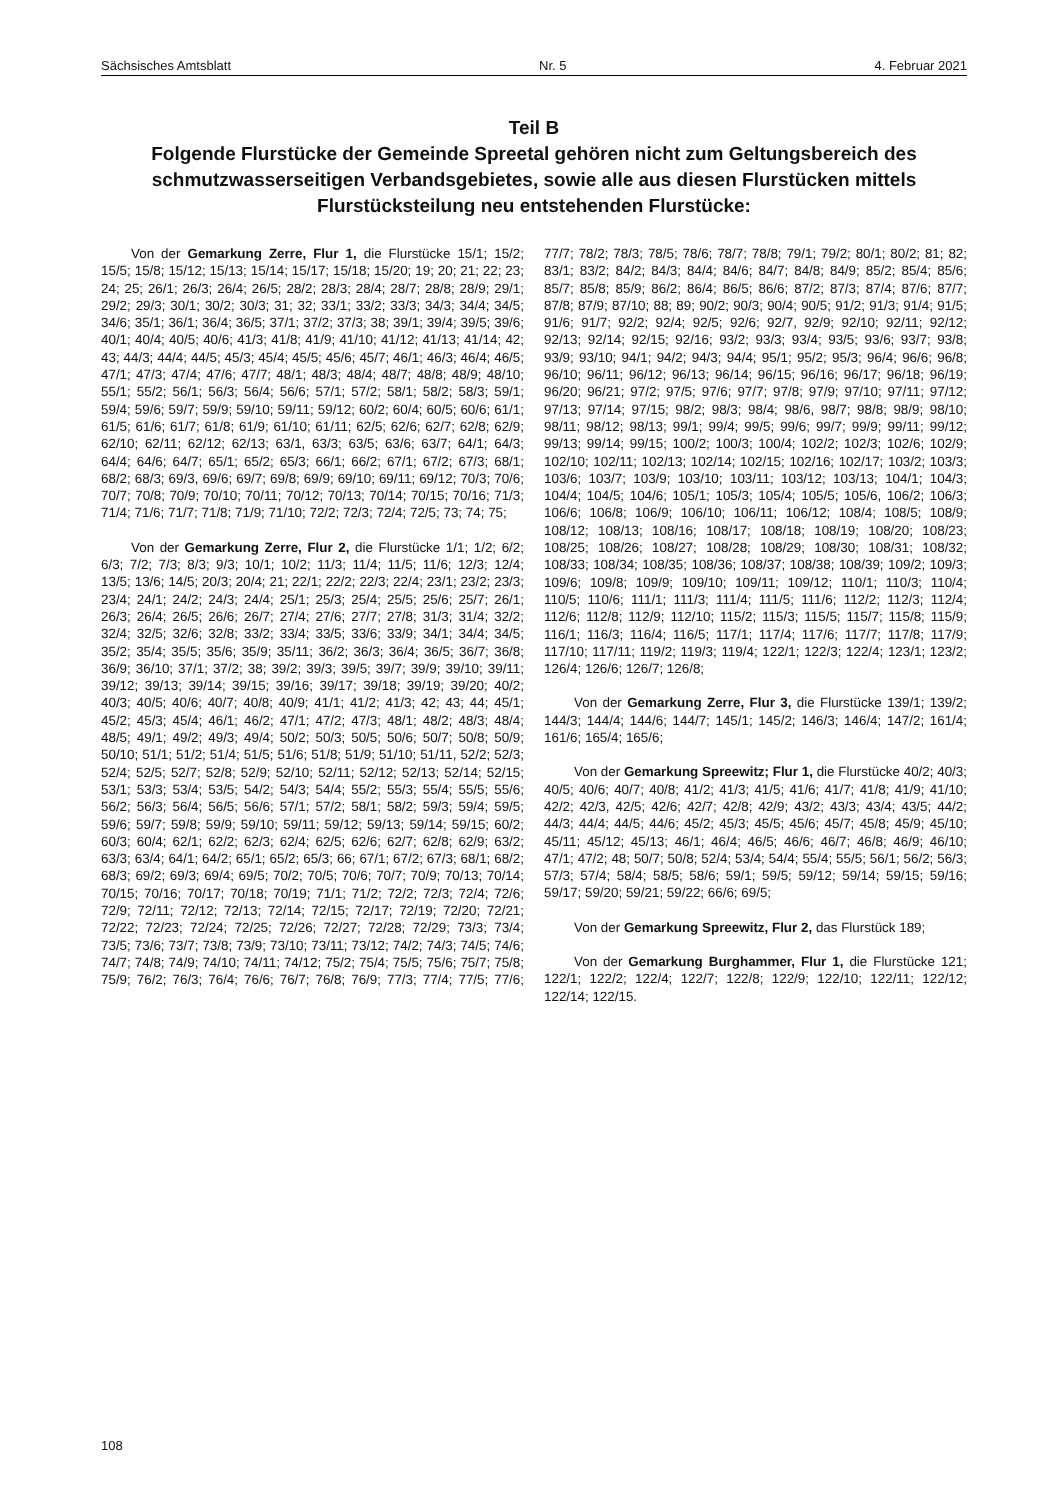Sächsisches Amtsblatt Nr. 5 4. Februar 2021
Teil B
Folgende Flurstücke der Gemeinde Spreetal gehören nicht zum Geltungsbereich des schmutzwasserseitigen Verbandsgebietes, sowie alle aus diesen Flurstücken mittels Flurstücksteilung neu entstehenden Flurstücke:
Von der Gemarkung Zerre, Flur 1, die Flurstücke 15/1; 15/2; 15/5; 15/8; 15/12; 15/13; 15/14; 15/17; 15/18; 15/20; 19; 20; 21; 22; 23; 24; 25; 26/1; 26/3; 26/4; 26/5; 28/2; 28/3; 28/4; 28/7; 28/8; 28/9; 29/1; 29/2; 29/3; 30/1; 30/2; 30/3; 31; 32; 33/1; 33/2; 33/3; 34/3; 34/4; 34/5; 34/6; 35/1; 36/1; 36/4; 36/5; 37/1; 37/2; 37/3; 38; 39/1; 39/4; 39/5; 39/6; 40/1; 40/4; 40/5; 40/6; 41/3; 41/8; 41/9; 41/10; 41/12; 41/13; 41/14; 42; 43; 44/3; 44/4; 44/5; 45/3; 45/4; 45/5; 45/6; 45/7; 46/1; 46/3; 46/4; 46/5; 47/1; 47/3; 47/4; 47/6; 47/7; 48/1; 48/3; 48/4; 48/7; 48/8; 48/9; 48/10; 55/1; 55/2; 56/1; 56/3; 56/4; 56/6; 57/1; 57/2; 58/1; 58/2; 58/3; 59/1; 59/4; 59/6; 59/7; 59/9; 59/10; 59/11; 59/12; 60/2; 60/4; 60/5; 60/6; 61/1; 61/5; 61/6; 61/7; 61/8; 61/9; 61/10; 61/11; 62/5; 62/6; 62/7; 62/8; 62/9; 62/10; 62/11; 62/12; 62/13; 63/1, 63/3; 63/5; 63/6; 63/7; 64/1; 64/3; 64/4; 64/6; 64/7; 65/1; 65/2; 65/3; 66/1; 66/2; 67/1; 67/2; 67/3; 68/1; 68/2; 68/3; 69/3, 69/6; 69/7; 69/8; 69/9; 69/10; 69/11; 69/12; 70/3; 70/6; 70/7; 70/8; 70/9; 70/10; 70/11; 70/12; 70/13; 70/14; 70/15; 70/16; 71/3; 71/4; 71/6; 71/7; 71/8; 71/9; 71/10; 72/2; 72/3; 72/4; 72/5; 73; 74; 75;
Von der Gemarkung Zerre, Flur 2, die Flurstücke 1/1; 1/2; 6/2; 6/3; 7/2; 7/3; 8/3; 9/3; 10/1; 10/2; 11/3; 11/4; 11/5; 11/6; 12/3; 12/4; 13/5; 13/6; 14/5; 20/3; 20/4; 21; 22/1; 22/2; 22/3; 22/4; 23/1; 23/2; 23/3; 23/4; 24/1; 24/2; 24/3; 24/4; 25/1; 25/3; 25/4; 25/5; 25/6; 25/7; 26/1; 26/3; 26/4; 26/5; 26/6; 26/7; 27/4; 27/6; 27/7; 27/8; 31/3; 31/4; 32/2; 32/4; 32/5; 32/6; 32/8; 33/2; 33/4; 33/5; 33/6; 33/9; 34/1; 34/4; 34/5; 35/2; 35/4; 35/5; 35/6; 35/9; 35/11; 36/2; 36/3; 36/4; 36/5; 36/7; 36/8; 36/9; 36/10; 37/1; 37/2; 38; 39/2; 39/3; 39/5; 39/7; 39/9; 39/10; 39/11; 39/12; 39/13; 39/14; 39/15; 39/16; 39/17; 39/18; 39/19; 39/20; 40/2; 40/3; 40/5; 40/6; 40/7; 40/8; 40/9; 41/1; 41/2; 41/3; 42; 43; 44; 45/1; 45/2; 45/3; 45/4; 46/1; 46/2; 47/1; 47/2; 47/3; 48/1; 48/2; 48/3; 48/4; 48/5; 49/1; 49/2; 49/3; 49/4; 50/2; 50/3; 50/5; 50/6; 50/7; 50/8; 50/9; 50/10; 51/1; 51/2; 51/4; 51/5; 51/6; 51/8; 51/9; 51/10; 51/11, 52/2; 52/3; 52/4; 52/5; 52/7; 52/8; 52/9; 52/10; 52/11; 52/12; 52/13; 52/14; 52/15; 53/1; 53/3; 53/4; 53/5; 54/2; 54/3; 54/4; 55/2; 55/3; 55/4; 55/5; 55/6; 56/2; 56/3; 56/4; 56/5; 56/6; 57/1; 57/2; 58/1; 58/2; 59/3; 59/4; 59/5; 59/6; 59/7; 59/8; 59/9; 59/10; 59/11; 59/12; 59/13; 59/14; 59/15; 60/2; 60/3; 60/4; 62/1; 62/2; 62/3; 62/4; 62/5; 62/6; 62/7; 62/8; 62/9; 63/2; 63/3; 63/4; 64/1; 64/2; 65/1; 65/2; 65/3; 66; 67/1; 67/2; 67/3; 68/1; 68/2; 68/3; 69/2; 69/3; 69/4; 69/5; 70/2; 70/5; 70/6; 70/7; 70/9; 70/13; 70/14; 70/15; 70/16; 70/17; 70/18; 70/19; 71/1; 71/2; 72/2; 72/3; 72/4; 72/6; 72/9; 72/11; 72/12; 72/13; 72/14; 72/15; 72/17; 72/19; 72/20; 72/21; 72/22; 72/23; 72/24; 72/25; 72/26; 72/27; 72/28; 72/29; 73/3; 73/4; 73/5; 73/6; 73/7; 73/8; 73/9; 73/10; 73/11; 73/12; 74/2; 74/3; 74/5; 74/6; 74/7; 74/8; 74/9; 74/10; 74/11; 74/12; 75/2; 75/4; 75/5; 75/6; 75/7; 75/8; 75/9; 76/2; 76/3; 76/4; 76/6; 76/7; 76/8; 76/9; 77/3; 77/4; 77/5; 77/6; 77/7; 78/2; 78/3; 78/5; 78/6; 78/7; 78/8; 79/1; 79/2; 80/1; 80/2; 81; 82; 83/1; 83/2; 84/2; 84/3; 84/4; 84/6; 84/7; 84/8; 84/9; 85/2; 85/4; 85/6; 85/7; 85/8; 85/9; 86/2; 86/4; 86/5; 86/6; 87/2; 87/3; 87/4; 87/6; 87/7; 87/8; 87/9; 87/10; 88; 89; 90/2; 90/3; 90/4; 90/5; 91/2; 91/3; 91/4; 91/5; 91/6; 91/7; 92/2; 92/4; 92/5; 92/6; 92/7, 92/9; 92/10; 92/11; 92/12; 92/13; 92/14; 92/15; 92/16; 93/2; 93/3; 93/4; 93/5; 93/6; 93/7; 93/8; 93/9; 93/10; 94/1; 94/2; 94/3; 94/4; 95/1; 95/2; 95/3; 96/4; 96/6; 96/8; 96/10; 96/11; 96/12; 96/13; 96/14; 96/15; 96/16; 96/17; 96/18; 96/19; 96/20; 96/21; 97/2; 97/5; 97/6; 97/7; 97/8; 97/9; 97/10; 97/11; 97/12; 97/13; 97/14; 97/15; 98/2; 98/3; 98/4; 98/6, 98/7; 98/8; 98/9; 98/10; 98/11; 98/12; 98/13; 99/1; 99/4; 99/5; 99/6; 99/7; 99/9; 99/11; 99/12; 99/13; 99/14; 99/15; 100/2; 100/3; 100/4; 102/2; 102/3; 102/6; 102/9; 102/10; 102/11; 102/13; 102/14; 102/15; 102/16; 102/17; 103/2; 103/3; 103/6; 103/7; 103/9; 103/10; 103/11; 103/12; 103/13; 104/1; 104/3; 104/4; 104/5; 104/6; 105/1; 105/3; 105/4; 105/5; 105/6, 106/2; 106/3; 106/6; 106/8; 106/9; 106/10; 106/11; 106/12; 108/4; 108/5; 108/9; 108/12; 108/13; 108/16; 108/17; 108/18; 108/19; 108/20; 108/23; 108/25; 108/26; 108/27; 108/28; 108/29; 108/30; 108/31; 108/32; 108/33; 108/34; 108/35; 108/36; 108/37; 108/38; 108/39; 109/2; 109/3; 109/6; 109/8; 109/9; 109/10; 109/11; 109/12; 110/1; 110/3; 110/4; 110/5; 110/6; 111/1; 111/3; 111/4; 111/5; 111/6; 112/2; 112/3; 112/4; 112/6; 112/8; 112/9; 112/10; 115/2; 115/3; 115/5; 115/7; 115/8; 115/9; 116/1; 116/3; 116/4; 116/5; 117/1; 117/4; 117/6; 117/7; 117/8; 117/9; 117/10; 117/11; 119/2; 119/3; 119/4; 122/1; 122/3; 122/4; 123/1; 123/2; 126/4; 126/6; 126/7; 126/8;
Von der Gemarkung Zerre, Flur 3, die Flurstücke 139/1; 139/2; 144/3; 144/4; 144/6; 144/7; 145/1; 145/2; 146/3; 146/4; 147/2; 161/4; 161/6; 165/4; 165/6;
Von der Gemarkung Spreewitz; Flur 1, die Flurstücke 40/2; 40/3; 40/5; 40/6; 40/7; 40/8; 41/2; 41/3; 41/5; 41/6; 41/7; 41/8; 41/9; 41/10; 42/2; 42/3, 42/5; 42/6; 42/7; 42/8; 42/9; 43/2; 43/3; 43/4; 43/5; 44/2; 44/3; 44/4; 44/5; 44/6; 45/2; 45/3; 45/5; 45/6; 45/7; 45/8; 45/9; 45/10; 45/11; 45/12; 45/13; 46/1; 46/4; 46/5; 46/6; 46/7; 46/8; 46/9; 46/10; 47/1; 47/2; 48; 50/7; 50/8; 52/4; 53/4; 54/4; 55/4; 55/5; 56/1; 56/2; 56/3; 57/3; 57/4; 58/4; 58/5; 58/6; 59/1; 59/5; 59/12; 59/14; 59/15; 59/16; 59/17; 59/20; 59/21; 59/22; 66/6; 69/5;
Von der Gemarkung Spreewitz, Flur 2, das Flurstück 189;
Von der Gemarkung Burghammer, Flur 1, die Flurstücke 121; 122/1; 122/2; 122/4; 122/7; 122/8; 122/9; 122/10; 122/11; 122/12; 122/14; 122/15.
108